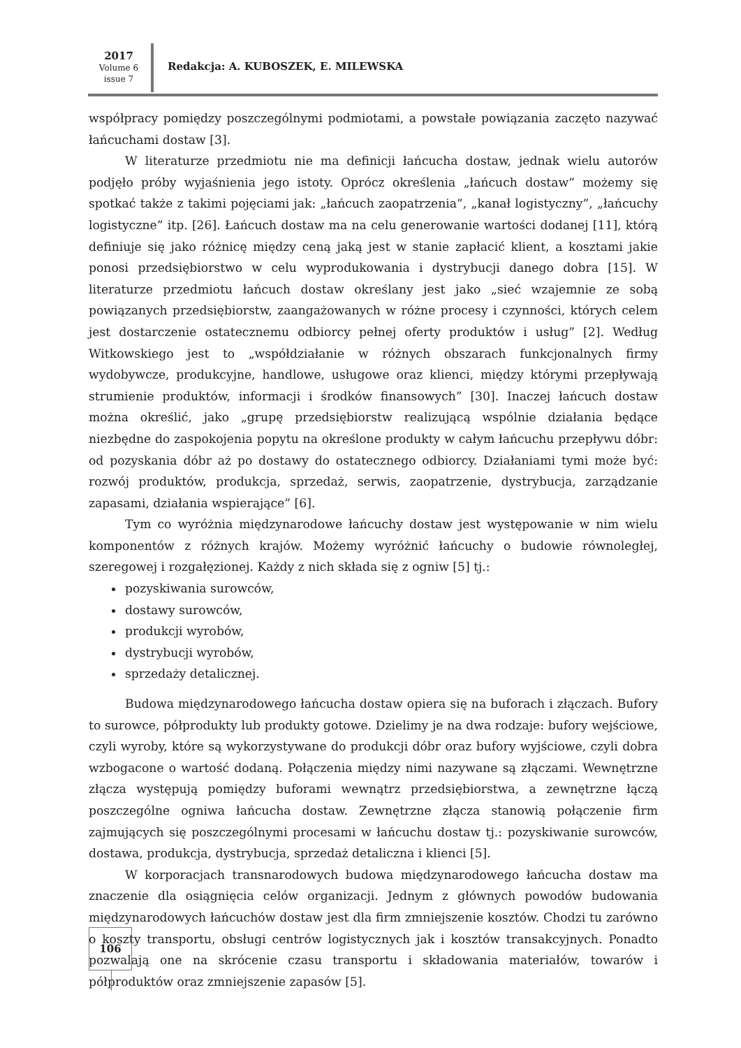2017
Volume 6
issue 7
Redakcja: A. KUBOSZEK, E. MILEWSKA
współpracy pomiędzy poszczególnymi podmiotami, a powstałe powiązania zaczęto nazywać łańcuchami dostaw [3].
W literaturze przedmiotu nie ma definicji łańcucha dostaw, jednak wielu autorów podjęło próby wyjaśnienia jego istoty. Oprócz określenia „łańcuch dostaw” możemy się spotkać także z takimi pojęciami jak: „łańcuch zaopatrzenia”, „kanał logistyczny”, „łańcuchy logistyczne” itp. [26]. Łańcuch dostaw ma na celu generowanie wartości dodanej [11], którą definiuje się jako różnicę między ceną jaką jest w stanie zapłacić klient, a kosztami jakie ponosi przedsiębiorstwo w celu wyprodukowania i dystrybucji danego dobra [15]. W literaturze przedmiotu łańcuch dostaw określany jest jako „sieć wzajemnie ze sobą powiązanych przedsiębiorstw, zaangażowanych w różne procesy i czynności, których celem jest dostarczenie ostatecznemu odbiorcy pełnej oferty produktów i usług” [2]. Według Witkowskiego jest to „współdziałanie w różnych obszarach funkcjonalnych firmy wydobywcze, produkcyjne, handlowe, usługowe oraz klienci, między którymi przepływają strumienie produktów, informacji i środków finansowych” [30]. Inaczej łańcuch dostaw można określić, jako „grupę przedsiębiorstw realizującą wspólnie działania będące niezbędne do zaspokojenia popytu na określone produkty w całym łańcuchu przepływu dóbr: od pozyskania dóbr aż po dostawy do ostatecznego odbiorcy. Działaniami tymi może być: rozwój produktów, produkcja, sprzedaż, serwis, zaopatrzenie, dystrybucja, zarządzanie zapasami, działania wspierające” [6].
Tym co wyróżnia międzynarodowe łańcuchy dostaw jest występowanie w nim wielu komponentów z różnych krajów. Możemy wyróżnić łańcuchy o budowie równoległej, szeregowej i rozgałęzionej. Każdy z nich składa się z ogniw [5] tj.:
pozyskiwania surowców,
dostawy surowców,
produkcji wyrobów,
dystrybucji wyrobów,
sprzedaży detalicznej.
Budowa międzynarodowego łańcucha dostaw opiera się na buforach i złączach. Bufory to surowce, półprodukty lub produkty gotowe. Dzielimy je na dwa rodzaje: bufory wejściowe, czyli wyroby, które są wykorzystywane do produkcji dóbr oraz bufory wyjściowe, czyli dobra wzbogacone o wartość dodaną. Połączenia między nimi nazywane są złączami. Wewnętrzne złącza występują pomiędzy buforami wewnątrz przedsiębiorstwa, a zewnętrzne łączą poszczególne ogniwa łańcucha dostaw. Zewnętrzne złącza stanowią połączenie firm zajmujących się poszczególnymi procesami w łańcuchu dostaw tj.: pozyskiwanie surowców, dostawa, produkcja, dystrybucja, sprzedaż detaliczna i klienci [5].
W korporacjach transnarodowych budowa międzynarodowego łańcucha dostaw ma znaczenie dla osiągnięcia celów organizacji. Jednym z głównych powodów budowania międzynarodowych łańcuchów dostaw jest dla firm zmniejszenie kosztów. Chodzi tu zarówno o koszty transportu, obsługi centrów logistycznych jak i kosztów transakcyjnych. Ponadto pozwalają one na skrócenie czasu transportu i składowania materiałów, towarów i półproduktów oraz zmniejszenie zapasów [5].
106